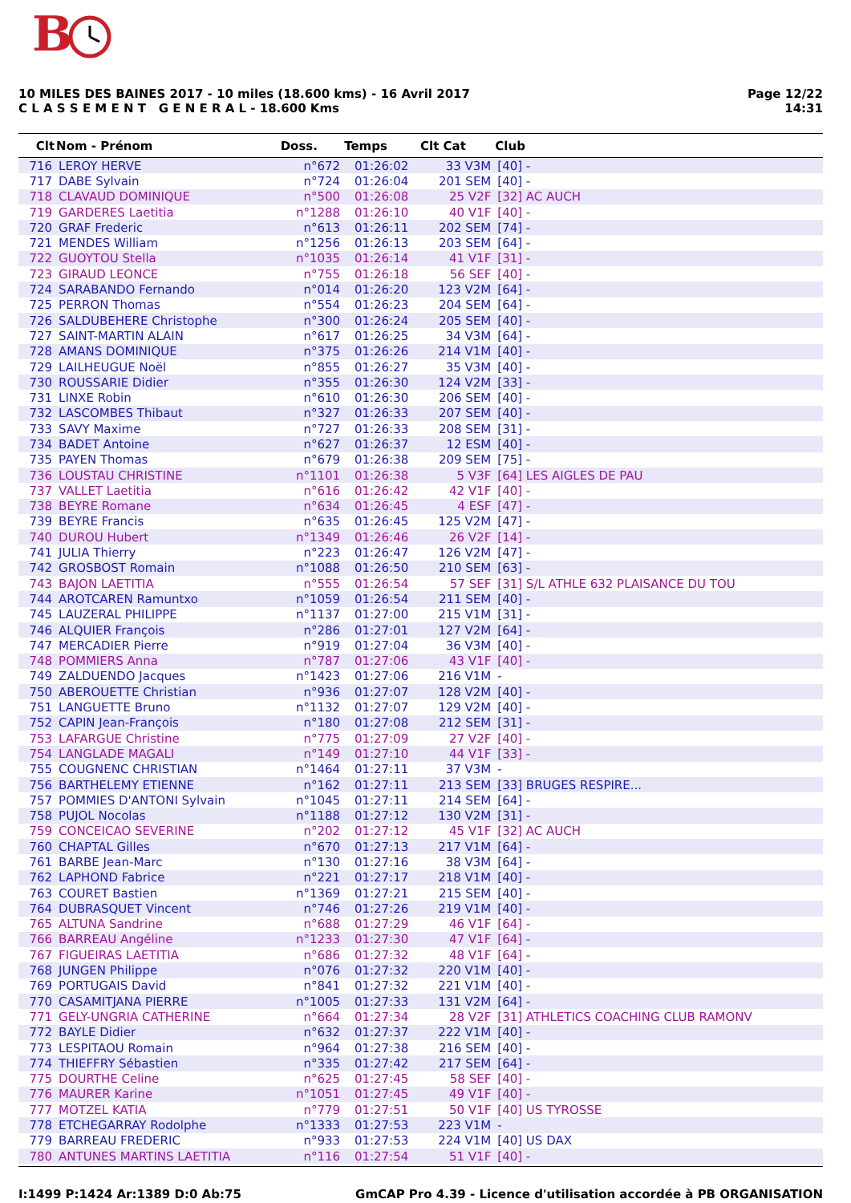B
10 MILES DES BAINES 2017 - 10 miles (18.600 kms) - 16 Avril 2017
C L A S S E M E N T G E N E R A L - 18.600 Kms
Page 12/22
14:31
| Clt | Nom - Prénom | Doss. | Temps | Clt Cat | Club |
| --- | --- | --- | --- | --- | --- |
| 716 | LEROY HERVE | n°672 | 01:26:02 | 33 V3M | [40] - |
| 717 | DABE Sylvain | n°724 | 01:26:04 | 201 SEM | [40] - |
| 718 | CLAVAUD DOMINIQUE | n°500 | 01:26:08 | 25 V2F | [32] AC AUCH |
| 719 | GARDERES Laetitia | n°1288 | 01:26:10 | 40 V1F | [40] - |
| 720 | GRAF Frederic | n°613 | 01:26:11 | 202 SEM | [74] - |
| 721 | MENDES William | n°1256 | 01:26:13 | 203 SEM | [64] - |
| 722 | GUOYTOU Stella | n°1035 | 01:26:14 | 41 V1F | [31] - |
| 723 | GIRAUD LEONCE | n°755 | 01:26:18 | 56 SEF | [40] - |
| 724 | SARABANDO Fernando | n°014 | 01:26:20 | 123 V2M | [64] - |
| 725 | PERRON Thomas | n°554 | 01:26:23 | 204 SEM | [64] - |
| 726 | SALDUBEHERE Christophe | n°300 | 01:26:24 | 205 SEM | [40] - |
| 727 | SAINT-MARTIN ALAIN | n°617 | 01:26:25 | 34 V3M | [64] - |
| 728 | AMANS DOMINIQUE | n°375 | 01:26:26 | 214 V1M | [40] - |
| 729 | LAILHEUGUE Noël | n°855 | 01:26:27 | 35 V3M | [40] - |
| 730 | ROUSSARIE Didier | n°355 | 01:26:30 | 124 V2M | [33] - |
| 731 | LINXE Robin | n°610 | 01:26:30 | 206 SEM | [40] - |
| 732 | LASCOMBES Thibaut | n°327 | 01:26:33 | 207 SEM | [40] - |
| 733 | SAVY Maxime | n°727 | 01:26:33 | 208 SEM | [31] - |
| 734 | BADET Antoine | n°627 | 01:26:37 | 12 ESM | [40] - |
| 735 | PAYEN Thomas | n°679 | 01:26:38 | 209 SEM | [75] - |
| 736 | LOUSTAU CHRISTINE | n°1101 | 01:26:38 | 5 V3F | [64] LES AIGLES DE PAU |
| 737 | VALLET Laetitia | n°616 | 01:26:42 | 42 V1F | [40] - |
| 738 | BEYRE Romane | n°634 | 01:26:45 | 4 ESF | [47] - |
| 739 | BEYRE Francis | n°635 | 01:26:45 | 125 V2M | [47] - |
| 740 | DUROU Hubert | n°1349 | 01:26:46 | 26 V2F | [14] - |
| 741 | JULIA Thierry | n°223 | 01:26:47 | 126 V2M | [47] - |
| 742 | GROSBOST Romain | n°1088 | 01:26:50 | 210 SEM | [63] - |
| 743 | BAJON LAETITIA | n°555 | 01:26:54 | 57 SEF | [31] S/L ATHLE 632 PLAISANCE DU TOU |
| 744 | AROTCAREN Ramuntxo | n°1059 | 01:26:54 | 211 SEM | [40] - |
| 745 | LAUZERAL PHILIPPE | n°1137 | 01:27:00 | 215 V1M | [31] - |
| 746 | ALQUIER François | n°286 | 01:27:01 | 127 V2M | [64] - |
| 747 | MERCADIER Pierre | n°919 | 01:27:04 | 36 V3M | [40] - |
| 748 | POMMIERS Anna | n°787 | 01:27:06 | 43 V1F | [40] - |
| 749 | ZALDUENDO Jacques | n°1423 | 01:27:06 | 216 V1M | - |
| 750 | ABEROUETTE Christian | n°936 | 01:27:07 | 128 V2M | [40] - |
| 751 | LANGUETTE Bruno | n°1132 | 01:27:07 | 129 V2M | [40] - |
| 752 | CAPIN Jean-François | n°180 | 01:27:08 | 212 SEM | [31] - |
| 753 | LAFARGUE Christine | n°775 | 01:27:09 | 27 V2F | [40] - |
| 754 | LANGLADE MAGALI | n°149 | 01:27:10 | 44 V1F | [33] - |
| 755 | COUGNENC CHRISTIAN | n°1464 | 01:27:11 | 37 V3M | - |
| 756 | BARTHELEMY ETIENNE | n°162 | 01:27:11 | 213 SEM | [33] BRUGES RESPIRE... |
| 757 | POMMIES D'ANTONI Sylvain | n°1045 | 01:27:11 | 214 SEM | [64] - |
| 758 | PUJOL Nocolas | n°1188 | 01:27:12 | 130 V2M | [31] - |
| 759 | CONCEICAO SEVERINE | n°202 | 01:27:12 | 45 V1F | [32] AC AUCH |
| 760 | CHAPTAL Gilles | n°670 | 01:27:13 | 217 V1M | [64] - |
| 761 | BARBE Jean-Marc | n°130 | 01:27:16 | 38 V3M | [64] - |
| 762 | LAPHOND Fabrice | n°221 | 01:27:17 | 218 V1M | [40] - |
| 763 | COURET Bastien | n°1369 | 01:27:21 | 215 SEM | [40] - |
| 764 | DUBRASQUET Vincent | n°746 | 01:27:26 | 219 V1M | [40] - |
| 765 | ALTUNA Sandrine | n°688 | 01:27:29 | 46 V1F | [64] - |
| 766 | BARREAU Angéline | n°1233 | 01:27:30 | 47 V1F | [64] - |
| 767 | FIGUEIRAS LAETITIA | n°686 | 01:27:32 | 48 V1F | [64] - |
| 768 | JUNGEN Philippe | n°076 | 01:27:32 | 220 V1M | [40] - |
| 769 | PORTUGAIS David | n°841 | 01:27:32 | 221 V1M | [40] - |
| 770 | CASAMITJANA PIERRE | n°1005 | 01:27:33 | 131 V2M | [64] - |
| 771 | GELY-UNGRIA CATHERINE | n°664 | 01:27:34 | 28 V2F | [31] ATHLETICS COACHING CLUB RAMONV |
| 772 | BAYLE Didier | n°632 | 01:27:37 | 222 V1M | [40] - |
| 773 | LESPITAOU Romain | n°964 | 01:27:38 | 216 SEM | [40] - |
| 774 | THIEFFRY Sébastien | n°335 | 01:27:42 | 217 SEM | [64] - |
| 775 | DOURTHE Celine | n°625 | 01:27:45 | 58 SEF | [40] - |
| 776 | MAURER Karine | n°1051 | 01:27:45 | 49 V1F | [40] - |
| 777 | MOTZEL KATIA | n°779 | 01:27:51 | 50 V1F | [40] US TYROSSE |
| 778 | ETCHEGARRAY Rodolphe | n°1333 | 01:27:53 | 223 V1M | - |
| 779 | BARREAU FREDERIC | n°933 | 01:27:53 | 224 V1M | [40] US DAX |
| 780 | ANTUNES MARTINS LAETITIA | n°116 | 01:27:54 | 51 V1F | [40] - |
I:1499 P:1424 Ar:1389 D:0 Ab:75
GmCAP Pro 4.39 - Licence d'utilisation accordée à PB ORGANISATION